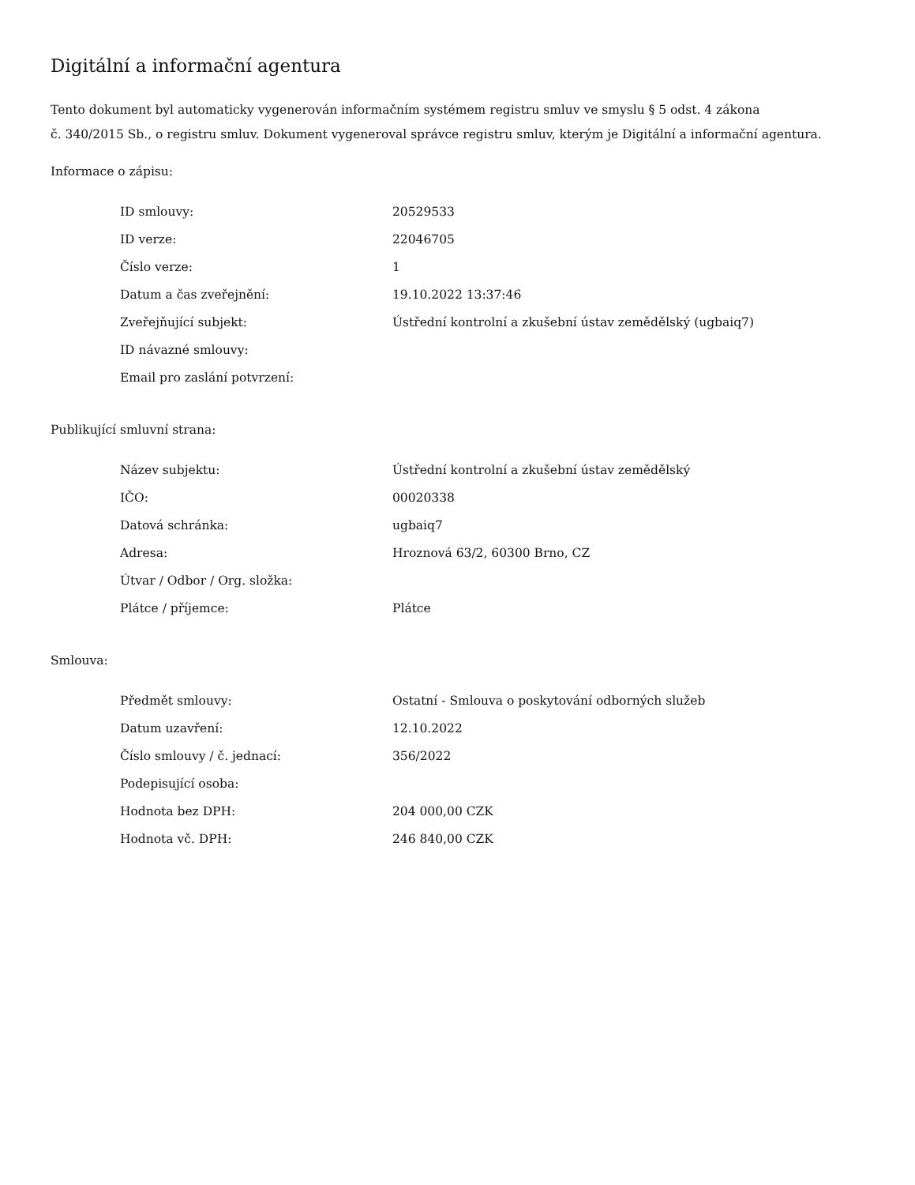Digitální a informační agentura
Tento dokument byl automaticky vygenerován informačním systémem registru smluv ve smyslu § 5 odst. 4 zákona
č. 340/2015 Sb., o registru smluv. Dokument vygeneroval správce registru smluv, kterým je Digitální a informační agentura.
Informace o zápisu:
| ID smlouvy: | 20529533 |
| ID verze: | 22046705 |
| Číslo verze: | 1 |
| Datum a čas zveřejnění: | 19.10.2022 13:37:46 |
| Zveřejňující subjekt: | Ústřední kontrolní a zkušební ústav zemědělský (ugbaiq7) |
| ID návazné smlouvy: | |
| Email pro zaslání potvrzení: | |
Publikující smluvní strana:
| Název subjektu: | Ústřední kontrolní a zkušební ústav zemědělský |
| IČO: | 00020338 |
| Datová schránka: | ugbaiq7 |
| Adresa: | Hroznová 63/2, 60300 Brno, CZ |
| Útvar / Odbor / Org. složka: | |
| Plátce / příjemce: | Plátce |
Smlouva:
| Předmět smlouvy: | Ostatní - Smlouva o poskytování odborných služeb |
| Datum uzavření: | 12.10.2022 |
| Číslo smlouvy / č. jednací: | 356/2022 |
| Podepisující osoba: | |
| Hodnota bez DPH: | 204 000,00 CZK |
| Hodnota vč. DPH: | 246 840,00 CZK |